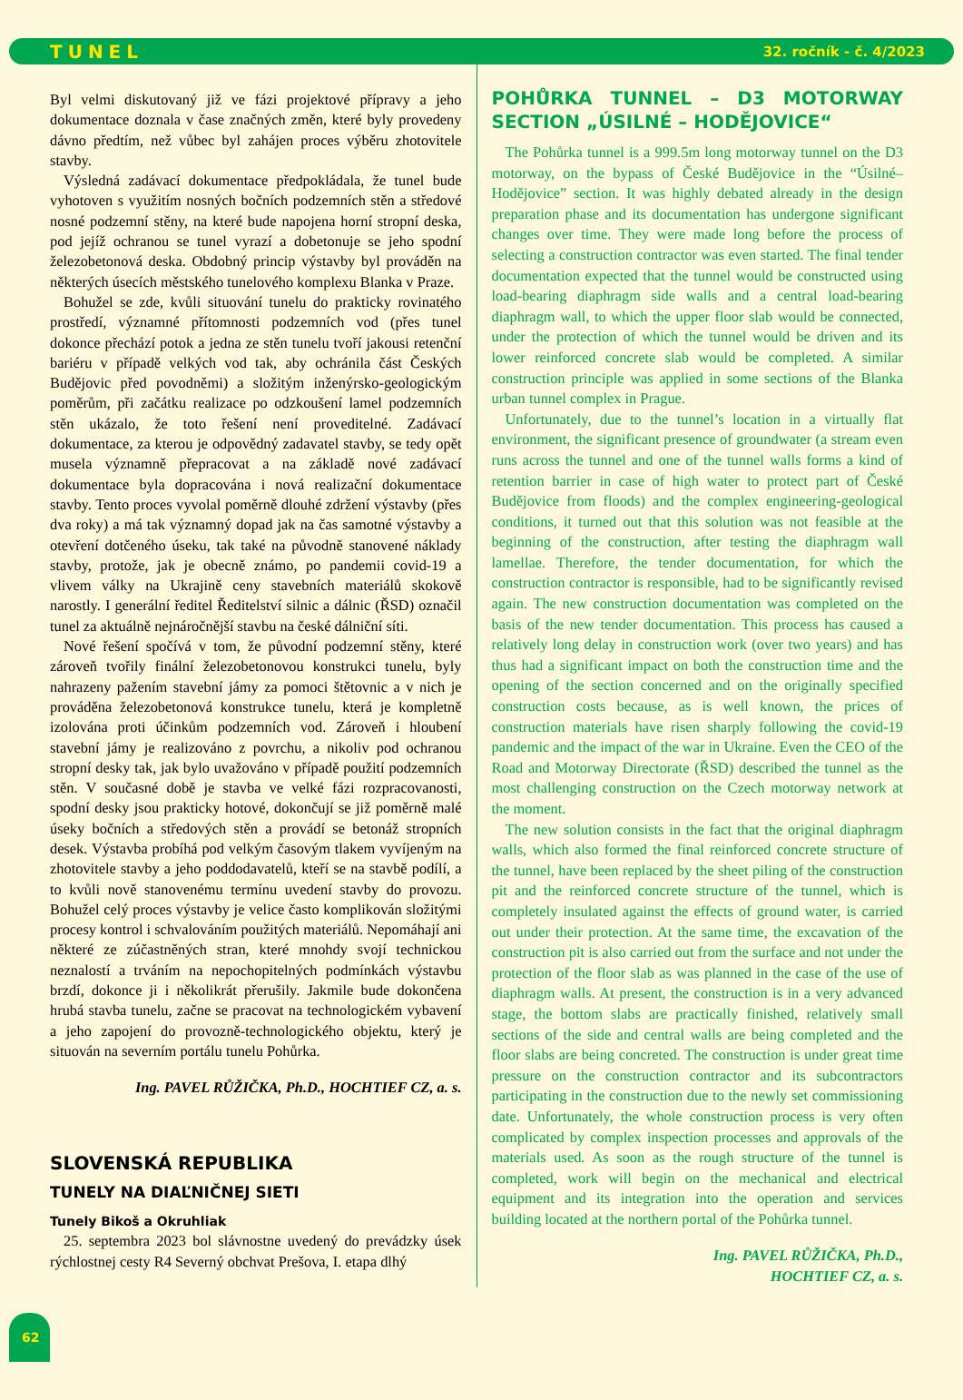TUNEL 32. ročník - č. 4/2023
Byl velmi diskutovaný již ve fázi projektové přípravy a jeho dokumentace doznala v čase značných změn, které byly provedeny dávno předtím, než vůbec byl zahájen proces výběru zhotovitele stavby.
Výsledná zadávací dokumentace předpokládala, že tunel bude vyhotoven s využitím nosných bočních podzemních stěn a středové nosné podzemní stěny, na které bude napojena horní stropní deska, pod jejíž ochranou se tunel vyrazí a dobetonuje se jeho spodní železobetonová deska. Obdobný princip výstavby byl prováděn na některých úsecích městského tunelového komplexu Blanka v Praze.
Bohužel se zde, kvůli situování tunelu do prakticky rovinatého prostředí, významné přítomnosti podzemních vod (přes tunel dokonce přechází potok a jedna ze stěn tunelu tvoří jakousi retenční bariéru v případě velkých vod tak, aby ochránila část Českých Budějovic před povodněmi) a složitým inženýrsko-geologickým poměrům, při začátku realizace po odzkoušení lamel podzemních stěn ukázalo, že toto řešení není proveditelné. Zadávací dokumentace, za kterou je odpovědný zadavatel stavby, se tedy opět musela významně přepracovat a na základě nové zadávací dokumentace byla dopracována i nová realizační dokumentace stavby. Tento proces vyvolal poměrně dlouhé zdržení výstavby (přes dva roky) a má tak významný dopad jak na čas samotné výstavby a otevření dotčeného úseku, tak také na původně stanovené náklady stavby, protože, jak je obecně známo, po pandemii covid-19 a vlivem války na Ukrajině ceny stavebních materiálů skokově narostly. I generální ředitel Ředitelství silnic a dálnic (ŘSD) označil tunel za aktuálně nejnáročnější stavbu na české dálniční síti.
Nové řešení spočívá v tom, že původní podzemní stěny, které zároveň tvořily finální železobetonovou konstrukci tunelu, byly nahrazeny pažením stavební jámy za pomoci štětovnic a v nich je prováděna železobetonová konstrukce tunelu, která je kompletně izolována proti účinkům podzemních vod. Zároveň i hloubení stavební jámy je realizováno z povrchu, a nikoliv pod ochranou stropní desky tak, jak bylo uvažováno v případě použití podzemních stěn. V současné době je stavba ve velké fázi rozpracovanosti, spodní desky jsou prakticky hotové, dokončují se již poměrně malé úseky bočních a středových stěn a provádí se betonáž stropních desek. Výstavba probíhá pod velkým časovým tlakem vyvíjeným na zhotovitele stavby a jeho poddodavatelů, kteří se na stavbě podílí, a to kvůli nově stanovenému termínu uvedení stavby do provozu. Bohužel celý proces výstavby je velice často komplikován složitými procesy kontrol i schvalováním použitých materiálů. Nepomáhají ani některé ze zúčastněných stran, které mnohdy svojí technickou neznalostí a trváním na nepochopitelných podmínkách výstavbu brzdí, dokonce ji i několikrát přerušily. Jakmile bude dokončena hrubá stavba tunelu, začne se pracovat na technologickém vybavení a jeho zapojení do provozně-technologického objektu, který je situován na severním portálu tunelu Pohůrka.
Ing. PAVEL RŮŽIČKA, Ph.D., HOCHTIEF CZ, a. s.
SLOVENSKÁ REPUBLIKA
TUNELY NA DIAĽNIČNEJ SIETI
Tunely Bikoš a Okruhliak
25. septembra 2023 bol slávnostne uvedený do prevádzky úsek rýchlostnej cesty R4 Severný obchvat Prešova, I. etapa dlhý
POHŮRKA TUNNEL – D3 MOTORWAY SECTION „ÚSILNÉ – HODĚJOVICE“
The Pohůrka tunnel is a 999.5m long motorway tunnel on the D3 motorway, on the bypass of České Budějovice in the “Úsilné–Hodějovice” section. It was highly debated already in the design preparation phase and its documentation has undergone significant changes over time. They were made long before the process of selecting a construction contractor was even started. The final tender documentation expected that the tunnel would be constructed using load-bearing diaphragm side walls and a central load-bearing diaphragm wall, to which the upper floor slab would be connected, under the protection of which the tunnel would be driven and its lower reinforced concrete slab would be completed. A similar construction principle was applied in some sections of the Blanka urban tunnel complex in Prague.
Unfortunately, due to the tunnel’s location in a virtually flat environment, the significant presence of groundwater (a stream even runs across the tunnel and one of the tunnel walls forms a kind of retention barrier in case of high water to protect part of České Budějovice from floods) and the complex engineering-geological conditions, it turned out that this solution was not feasible at the beginning of the construction, after testing the diaphragm wall lamellae. Therefore, the tender documentation, for which the construction contractor is responsible, had to be significantly revised again. The new construction documentation was completed on the basis of the new tender documentation. This process has caused a relatively long delay in construction work (over two years) and has thus had a significant impact on both the construction time and the opening of the section concerned and on the originally specified construction costs because, as is well known, the prices of construction materials have risen sharply following the covid-19 pandemic and the impact of the war in Ukraine. Even the CEO of the Road and Motorway Directorate (ŘSD) described the tunnel as the most challenging construction on the Czech motorway network at the moment.
The new solution consists in the fact that the original diaphragm walls, which also formed the final reinforced concrete structure of the tunnel, have been replaced by the sheet piling of the construction pit and the reinforced concrete structure of the tunnel, which is completely insulated against the effects of ground water, is carried out under their protection. At the same time, the excavation of the construction pit is also carried out from the surface and not under the protection of the floor slab as was planned in the case of the use of diaphragm walls. At present, the construction is in a very advanced stage, the bottom slabs are practically finished, relatively small sections of the side and central walls are being completed and the floor slabs are being concreted. The construction is under great time pressure on the construction contractor and its subcontractors participating in the construction due to the newly set commissioning date. Unfortunately, the whole construction process is very often complicated by complex inspection processes and approvals of the materials used. As soon as the rough structure of the tunnel is completed, work will begin on the mechanical and electrical equipment and its integration into the operation and services building located at the northern portal of the Pohůrka tunnel.
Ing. PAVEL RŮŽIČKA, Ph.D.,
HOCHTIEF CZ, a. s.
62